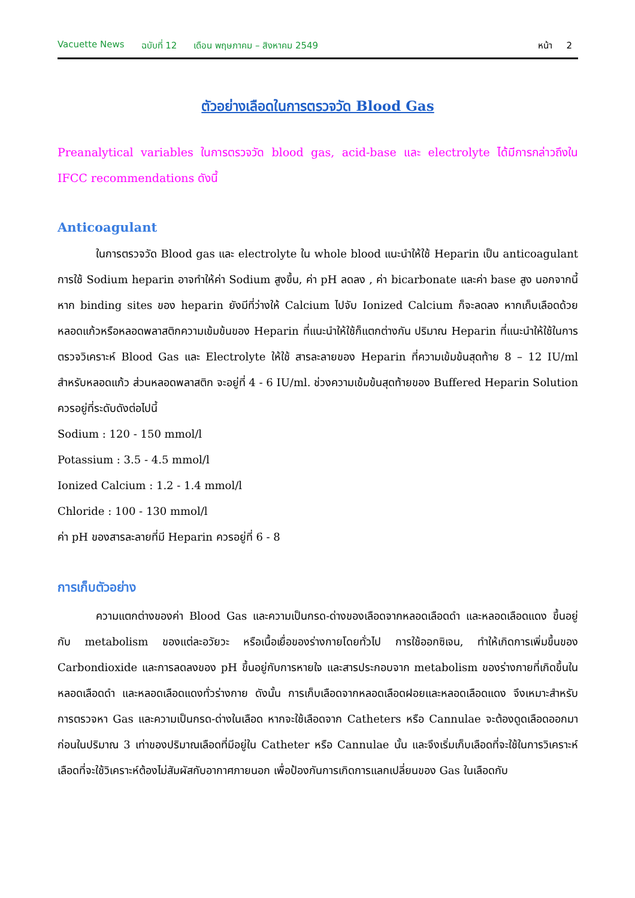Vacuette News ฉบับที่ 12 เดือน พฤษภาคม – สิงหาคม 2549 หน้า 2
ตัวอย่างเลือดในการตรวจวัด Blood Gas
Preanalytical variables ในการตรวจวัด blood gas, acid-base และ electrolyte ได้มีการกล่าวถึงใน IFCC recommendations ดังนี้
Anticoagulant
ในการตรวจวัด Blood gas และ electrolyte ใน whole blood แนะนำให้ใช้ Heparin เป็น anticoagulant การใช้ Sodium heparin อาจทำให้ค่า Sodium สูงขึ้น, ค่า pH ลดลง , ค่า bicarbonate และค่า base สูง นอกจากนี้ หาก binding sites ของ heparin ยังมีที่ว่างให้ Calcium ไปจับ Ionized Calcium ก็จะลดลง หากเก็บเลือดด้วยหลอดแก้วหรือหลอดพลาสติกความเข้มข้นของ Heparin ที่แนะนำให้ใช้ก็แตกต่างกัน ปริมาณ Heparin ที่แนะนำให้ใช้ในการตรวจวิเคราะห์ Blood Gas และ Electrolyte ให้ใช้ สารละลายของ Heparin ที่ความเข้มข้นสุดท้าย 8 – 12 IU/ml สำหรับหลอดแก้ว ส่วนหลอดพลาสติก จะอยู่ที่ 4 - 6 IU/ml. ช่วงความเข้มข้นสุดท้ายของ Buffered Heparin Solution ควรอยู่ที่ระดับดังต่อไปนี้
Sodium : 120 - 150 mmol/l
Potassium : 3.5 - 4.5 mmol/l
Ionized Calcium : 1.2 - 1.4 mmol/l
Chloride : 100 - 130 mmol/l
ค่า pH ของสารละลายที่มี Heparin ควรอยู่ที่ 6 - 8
การเก็บตัวอย่าง
ความแตกต่างของค่า Blood Gas และความเป็นกรด-ด่างของเลือดจากหลอดเลือดดำ และหลอดเลือดแดง ขึ้นอยู่กับ metabolism ของแต่ละอวัยวะ หรือเนื้อเยื่อของร่างกายโดยทั่วไป การใช้ออกซิเจน, ทำให้เกิดการเพิ่มขึ้นของ Carbondioxide และการลดลงของ pH ขึ้นอยู่กับการหายใจ และสารประกอบจาก metabolism ของร่างกายที่เกิดขึ้นในหลอดเลือดดำ และหลอดเลือดแดงทั่วร่างกาย ดังนั้น การเก็บเลือดจากหลอดเลือดฝอยและหลอดเลือดแดง จึงเหมาะสำหรับการตรวจหา Gas และความเป็นกรด-ด่างในเลือด หากจะใช้เลือดจาก Catheters หรือ Cannulae จะต้องดูดเลือดออกมาก่อนในปริมาณ 3 เท่าของปริมาณเลือดที่มีอยู่ใน Catheter หรือ Cannulae นั้น และจึงเริ่มเก็บเลือดที่จะใช้ในการวิเคราะห์ เลือดที่จะใช้วิเคราะห์ต้องไม่สัมผัสกับอากาศภายนอก เพื่อป้องกันการเกิดการแลกเปลี่ยนของ Gas ในเลือดกับ